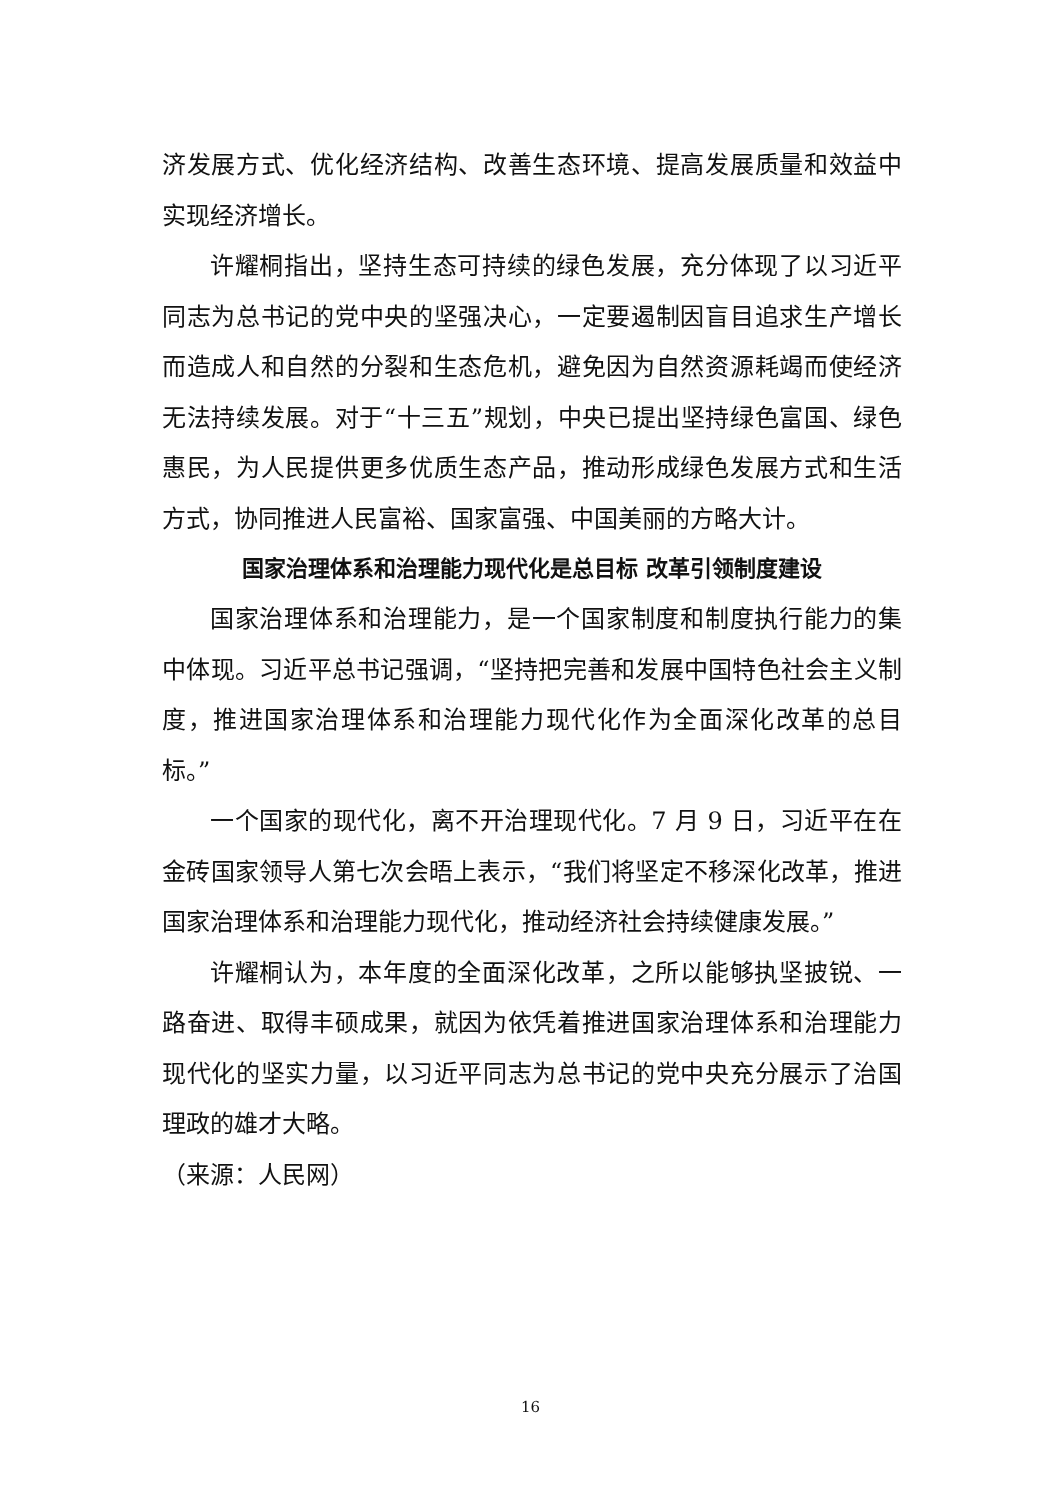济发展方式、优化经济结构、改善生态环境、提高发展质量和效益中实现经济增长。
许耀桐指出，坚持生态可持续的绿色发展，充分体现了以习近平同志为总书记的党中央的坚强决心，一定要遏制因盲目追求生产增长而造成人和自然的分裂和生态危机，避免因为自然资源耗竭而使经济无法持续发展。对于“十三五”规划，中央已提出坚持绿色富国、绿色惠民，为人民提供更多优质生态产品，推动形成绿色发展方式和生活方式，协同推进人民富裕、国家富强、中国美丽的方略大计。
国家治理体系和治理能力现代化是总目标 改革引领制度建设
国家治理体系和治理能力，是一个国家制度和制度执行能力的集中体现。习近平总书记强调，“坚持把完善和发展中国特色社会主义制度，推进国家治理体系和治理能力现代化作为全面深化改革的总目标。”
一个国家的现代化，离不开治理现代化。7 月 9 日，习近平在在金砖国家领导人第七次会晤上表示，“我们将坚定不移深化改革，推进国家治理体系和治理能力现代化，推动经济社会持续健康发展。”
许耀桐认为，本年度的全面深化改革，之所以能够执坚披锐、一路奋进、取得丰硕成果，就因为依凭着推进国家治理体系和治理能力现代化的坚实力量，以习近平同志为总书记的党中央充分展示了治国理政的雄才大略。
（来源：人民网）
16